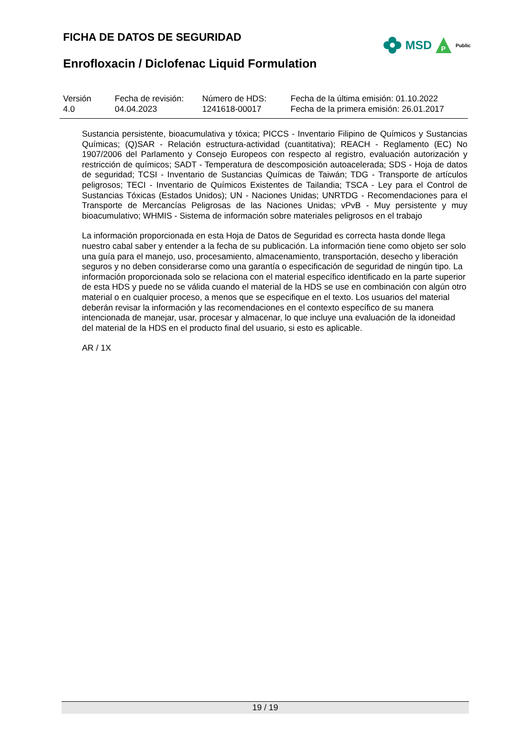FICHA DE DATOS DE SEGURIDAD
MSD
P
Public
Enrofloxacin / Diclofenac Liquid Formulation
| Versión 4.0 | Fecha de revisión: 04.04.2023 | Número de HDS: 1241618-00017 | Fecha de la última emisión: 01.10.2022 Fecha de la primera emisión: 26.01.2017 |
Sustancia persistente, bioacumulativa y tóxica; PICCS - Inventario Filipino de Químicos y Sustancias Químicas; (Q)SAR - Relación estructura-actividad (cuantitativa); REACH - Reglamento (EC) No 1907/2006 del Parlamento y Consejo Europeos con respecto al registro, evaluación autorización y restricción de químicos; SADT - Temperatura de descomposición autoacelerada; SDS - Hoja de datos de seguridad; TCSI - Inventario de Sustancias Químicas de Taiwán; TDG - Transporte de artículos peligrosos; TECI - Inventario de Químicos Existentes de Tailandia; TSCA - Ley para el Control de Sustancias Tóxicas (Estados Unidos); UN - Naciones Unidas; UNRTDG - Recomendaciones para el Transporte de Mercancías Peligrosas de las Naciones Unidas; vPvB - Muy persistente y muy bioacumulativo; WHMIS - Sistema de información sobre materiales peligrosos en el trabajo
La información proporcionada en esta Hoja de Datos de Seguridad es correcta hasta donde llega nuestro cabal saber y entender a la fecha de su publicación. La información tiene como objeto ser solo una guía para el manejo, uso, procesamiento, almacenamiento, transportación, desecho y liberación seguros y no deben considerarse como una garantía o especificación de seguridad de ningún tipo. La información proporcionada solo se relaciona con el material específico identificado en la parte superior de esta HDS y puede no se válida cuando el material de la HDS se use en combinación con algún otro material o en cualquier proceso, a menos que se especifique en el texto. Los usuarios del material deberán revisar la información y las recomendaciones en el contexto específico de su manera intencionada de manejar, usar, procesar y almacenar, lo que incluye una evaluación de la idoneidad del material de la HDS en el producto final del usuario, si esto es aplicable.
AR / 1X
19 / 19